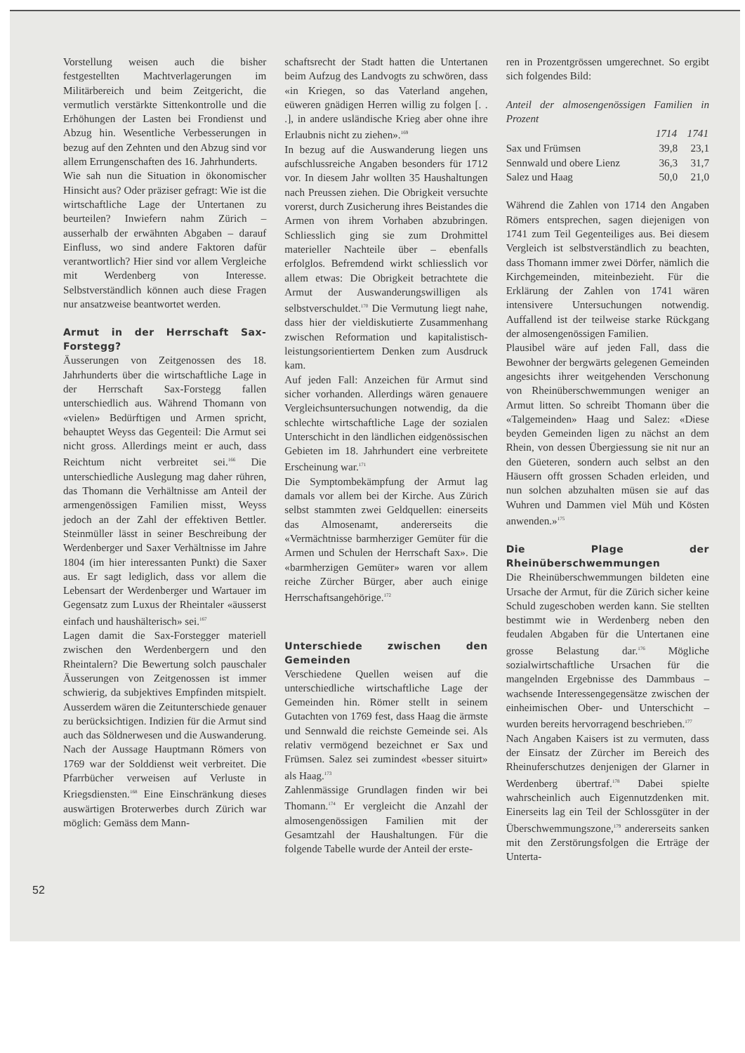Vorstellung weisen auch die bisher festgestellten Machtverlagerungen im Militärbereich und beim Zeitgericht, die vermutlich verstärkte Sittenkontrolle und die Erhöhungen der Lasten bei Frondienst und Abzug hin. Wesentliche Verbesserungen in bezug auf den Zehnten und den Abzug sind vor allem Errungenschaften des 16. Jahrhunderts.
Wie sah nun die Situation in ökonomischer Hinsicht aus? Oder präziser gefragt: Wie ist die wirtschaftliche Lage der Untertanen zu beurteilen? Inwiefern nahm Zürich – ausserhalb der erwähnten Abgaben – darauf Einfluss, wo sind andere Faktoren dafür verantwortlich? Hier sind vor allem Vergleiche mit Werdenberg von Interesse. Selbstverständlich können auch diese Fragen nur ansatzweise beantwortet werden.
Armut in der Herrschaft Sax-Forstegg?
Äusserungen von Zeitgenossen des 18. Jahrhunderts über die wirtschaftliche Lage in der Herrschaft Sax-Forstegg fallen unterschiedlich aus. Während Thomann von «vielen» Bedürftigen und Armen spricht, behauptet Weyss das Gegenteil: Die Armut sei nicht gross. Allerdings meint er auch, dass Reichtum nicht verbreitet sei.<sup>166</sup> Die unterschiedliche Auslegung mag daher rühren, das Thomann die Verhältnisse am Anteil der armengenössigen Familien misst, Weyss jedoch an der Zahl der effektiven Bettler. Steinmüller lässt in seiner Beschreibung der Werdenberger und Saxer Verhältnisse im Jahre 1804 (im hier interessanten Punkt) die Saxer aus. Er sagt lediglich, dass vor allem die Lebensart der Werdenberger und Wartauer im Gegensatz zum Luxus der Rheintaler «äusserst einfach und haushälterisch» sei.<sup>167</sup>
Lagen damit die Sax-Forstegger materiell zwischen den Werdenbergern und den Rheintalern? Die Bewertung solch pauschaler Äusserungen von Zeitgenossen ist immer schwierig, da subjektives Empfinden mitspielt. Ausserdem wären die Zeitunterschiede genauer zu berücksichtigen. Indizien für die Armut sind auch das Söldnerwesen und die Auswanderung. Nach der Aussage Hauptmann Römers von 1769 war der Solddienst weit verbreitet. Die Pfarrbücher verweisen auf Verluste in Kriegsdiensten.<sup>168</sup> Eine Einschränkung dieses auswärtigen Broterwerbes durch Zürich war möglich: Gemäss dem Mann-
schaftsrecht der Stadt hatten die Untertanen beim Aufzug des Landvogts zu schwören, dass «in Kriegen, so das Vaterland angehen, eüweren gnädigen Herren willig zu folgen [. . .], in andere usländische Krieg aber ohne ihre Erlaubnis nicht zu ziehen».<sup>169</sup>
In bezug auf die Auswanderung liegen uns aufschlussreiche Angaben besonders für 1712 vor. In diesem Jahr wollten 35 Haushaltungen nach Preussen ziehen. Die Obrigkeit versuchte vorerst, durch Zusicherung ihres Beistandes die Armen von ihrem Vorhaben abzubringen. Schliesslich ging sie zum Drohmittel materieller Nachteile über – ebenfalls erfolglos. Befremdend wirkt schliesslich vor allem etwas: Die Obrigkeit betrachtete die Armut der Auswanderungswilligen als selbstverschuldet.<sup>170</sup> Die Vermutung liegt nahe, dass hier der vieldiskutierte Zusammenhang zwischen Reformation und kapitalistisch-leistungsorientiertem Denken zum Ausdruck kam.
Auf jeden Fall: Anzeichen für Armut sind sicher vorhanden. Allerdings wären genauere Vergleichsuntersuchungen notwendig, da die schlechte wirtschaftliche Lage der sozialen Unterschicht in den ländlichen eidgenössischen Gebieten im 18. Jahrhundert eine verbreitete Erscheinung war.<sup>171</sup>
Die Symptombekämpfung der Armut lag damals vor allem bei der Kirche. Aus Zürich selbst stammten zwei Geldquellen: einerseits das Almosenamt, andererseits die «Vermächtnisse barmherziger Gemüter für die Armen und Schulen der Herrschaft Sax». Die «barmherzigen Gemüter» waren vor allem reiche Zürcher Bürger, aber auch einige Herrschaftsangehörige.<sup>172</sup>
Unterschiede zwischen den Gemeinden
Verschiedene Quellen weisen auf die unterschiedliche wirtschaftliche Lage der Gemeinden hin. Römer stellt in seinem Gutachten von 1769 fest, dass Haag die ärmste und Sennwald die reichste Gemeinde sei. Als relativ vermögend bezeichnet er Sax und Frümsen. Salez sei zumindest «besser situirt» als Haag.<sup>173</sup>
Zahlenmässige Grundlagen finden wir bei Thomann.<sup>174</sup> Er vergleicht die Anzahl der almosengenössigen Familien mit der Gesamtzahl der Haushaltungen. Für die folgende Tabelle wurde der Anteil der erste-
ren in Prozentgrössen umgerechnet. So ergibt sich folgendes Bild:
Anteil der almosengenössigen Familien in Prozent
| | 1714 | 1741 |
| --- | --- | --- |
| Sax und Frümsen | 39,8 | 23,1 |
| Sennwald und obere Lienz | 36,3 | 31,7 |
| Salez und Haag | 50,0 | 21,0 |
Während die Zahlen von 1714 den Angaben Römers entsprechen, sagen diejenigen von 1741 zum Teil Gegenteiliges aus. Bei diesem Vergleich ist selbstverständlich zu beachten, dass Thomann immer zwei Dörfer, nämlich die Kirchgemeinden, miteinbezieht. Für die Erklärung der Zahlen von 1741 wären intensivere Untersuchungen notwendig. Auffallend ist der teilweise starke Rückgang der almosengenössigen Familien.
Plausibel wäre auf jeden Fall, dass die Bewohner der bergwärts gelegenen Gemeinden angesichts ihrer weitgehenden Verschonung von Rheinüberschwemmungen weniger an Armut litten. So schreibt Thomann über die «Talgemeinden» Haag und Salez: «Diese beyden Gemeinden ligen zu nächst an dem Rhein, von dessen Übergiessung sie nit nur an den Güeteren, sondern auch selbst an den Häusern offt grossen Schaden erleiden, und nun solchen abzuhalten müsen sie auf das Wuhren und Dammen viel Müh und Kösten anwenden.»<sup>175</sup>
Die Plage der Rheinüberschwemmungen
Die Rheinüberschwemmungen bildeten eine Ursache der Armut, für die Zürich sicher keine Schuld zugeschoben werden kann. Sie stellten bestimmt wie in Werdenberg neben den feudalen Abgaben für die Untertanen eine grosse Belastung dar.<sup>176</sup> Mögliche sozialwirtschaftliche Ursachen für die mangelnden Ergebnisse des Dammbaus – wachsende Interessengegensätze zwischen der einheimischen Ober- und Unterschicht – wurden bereits hervorragend beschrieben.<sup>177</sup>
Nach Angaben Kaisers ist zu vermuten, dass der Einsatz der Zürcher im Bereich des Rheinuferschutzes denjenigen der Glarner in Werdenberg übertraf.<sup>178</sup> Dabei spielte wahrscheinlich auch Eigennutzdenken mit. Einerseits lag ein Teil der Schlossgüter in der Überschwemmungszone,<sup>179</sup> andererseits sanken mit den Zerstörungsfolgen die Erträge der Unterta-
52